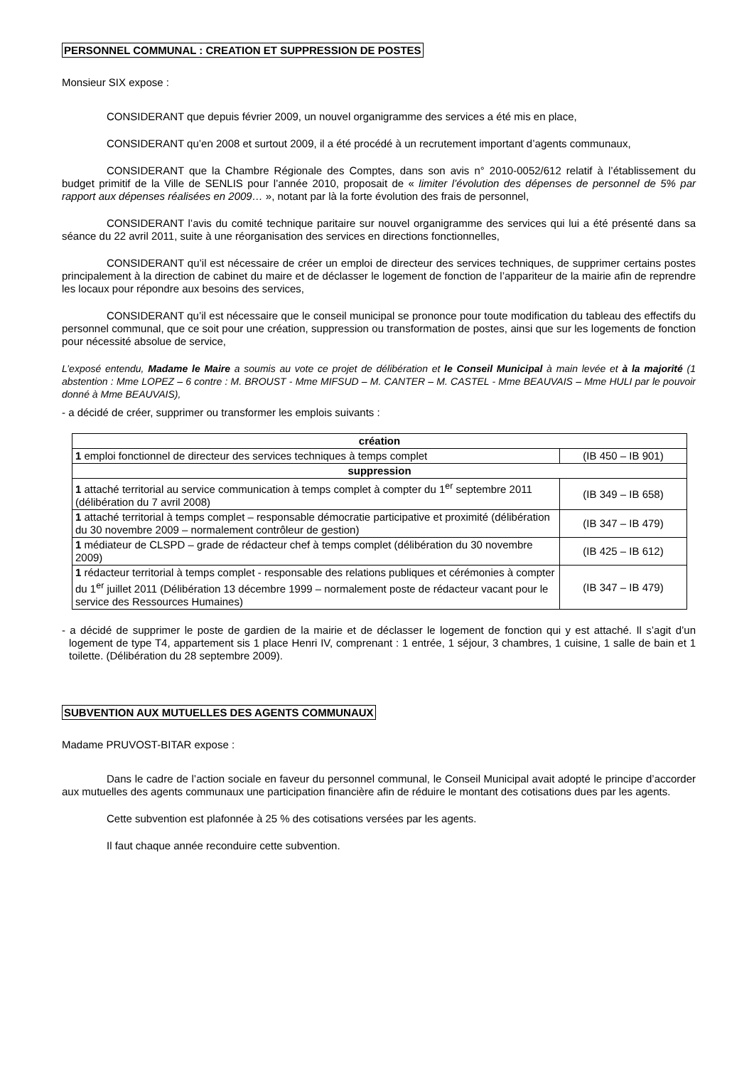PERSONNEL COMMUNAL : CREATION ET SUPPRESSION DE POSTES
Monsieur SIX expose :
CONSIDERANT que depuis février 2009, un nouvel organigramme des services a été mis en place,
CONSIDERANT qu’en 2008 et surtout 2009, il a été procédé à un recrutement important d’agents communaux,
CONSIDERANT que la Chambre Régionale des Comptes, dans son avis n° 2010-0052/612 relatif à l’établissement du budget primitif de la Ville de SENLIS pour l’année 2010, proposait de « limiter l’évolution des dépenses de personnel de 5% par rapport aux dépenses réalisées en 2009… », notant par là la forte évolution des frais de personnel,
CONSIDERANT l’avis du comité technique paritaire sur nouvel organigramme des services qui lui a été présenté dans sa séance du 22 avril 2011, suite à une réorganisation des services en directions fonctionnelles,
CONSIDERANT qu’il est nécessaire de créer un emploi de directeur des services techniques, de supprimer certains postes principalement à la direction de cabinet du maire et de déclasser le logement de fonction de l’appariteur de la mairie afin de reprendre les locaux pour répondre aux besoins des services,
CONSIDERANT qu’il est nécessaire que le conseil municipal se prononce pour toute modification du tableau des effectifs du personnel communal, que ce soit pour une création, suppression ou transformation de postes, ainsi que sur les logements de fonction pour nécessité absolue de service,
L’exposé entendu, Madame le Maire a soumis au vote ce projet de délibération et le Conseil Municipal à main levée et à la majorité (1 abstention : Mme LOPEZ – 6 contre : M. BROUST - Mme MIFSUD – M. CANTER – M. CASTEL - Mme BEAUVAIS – Mme HULI par le pouvoir donné à Mme BEAUVAIS),
- a décidé de créer, supprimer ou transformer les emplois suivants :
| création | |
| --- | --- |
| 1 emploi fonctionnel de directeur des services techniques à temps complet | (IB 450 – IB 901) |
| suppression | |
| 1 attaché territorial au service communication à temps complet à compter du 1<sup>er</sup> septembre 2011 (délibération du 7 avril 2008) | (IB 349 – IB 658) |
| 1 attaché territorial à temps complet – responsable démocratie participative et proximité (délibération du 30 novembre 2009 – normalement contrôleur de gestion) | (IB 347 – IB 479) |
| 1 médiateur de CLSPD – grade de rédacteur chef à temps complet (délibération du 30 novembre 2009) | (IB 425 – IB 612) |
| 1 rédacteur territorial à temps complet - responsable des relations publiques et cérémonies à compter du 1<sup>er</sup> juillet 2011 (Délibération 13 décembre 1999 – normalement poste de rédacteur vacant pour le service des Ressources Humaines) | (IB 347 – IB 479) |
- a décidé de supprimer le poste de gardien de la mairie et de déclasser le logement de fonction qui y est attaché. Il s’agit d’un logement de type T4, appartement sis 1 place Henri IV, comprenant : 1 entrée, 1 séjour, 3 chambres, 1 cuisine, 1 salle de bain et 1 toilette. (Délibération du 28 septembre 2009).
SUBVENTION AUX MUTUELLES DES AGENTS COMMUNAUX
Madame PRUVOST-BITAR expose :
Dans le cadre de l’action sociale en faveur du personnel communal, le Conseil Municipal avait adopté le principe d’accorder aux mutuelles des agents communaux une participation financière afin de réduire le montant des cotisations dues par les agents.
Cette subvention est plafonnée à 25 % des cotisations versées par les agents.
Il faut chaque année reconduire cette subvention.